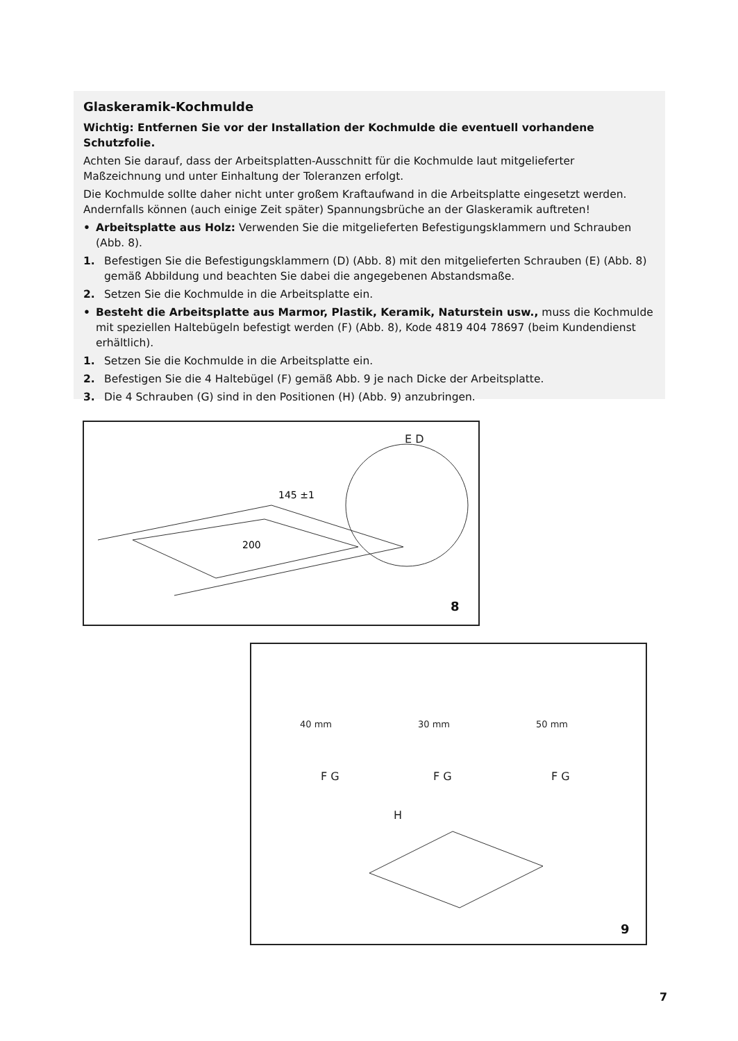Glaskeramik-Kochmulde
Wichtig: Entfernen Sie vor der Installation der Kochmulde die eventuell vorhandene Schutzfolie.
Achten Sie darauf, dass der Arbeitsplatten-Ausschnitt für die Kochmulde laut mitgelieferter Maßzeichnung und unter Einhaltung der Toleranzen erfolgt.
Die Kochmulde sollte daher nicht unter großem Kraftaufwand in die Arbeitsplatte eingesetzt werden. Andernfalls können (auch einige Zeit später) Spannungsbrüche an der Glaskeramik auftreten!
• Arbeitsplatte aus Holz: Verwenden Sie die mitgelieferten Befestigungsklammern und Schrauben (Abb. 8).
1. Befestigen Sie die Befestigungsklammern (D) (Abb. 8) mit den mitgelieferten Schrauben (E) (Abb. 8) gemäß Abbildung und beachten Sie dabei die angegebenen Abstandsmaße.
2. Setzen Sie die Kochmulde in die Arbeitsplatte ein.
• Besteht die Arbeitsplatte aus Marmor, Plastik, Keramik, Naturstein usw., muss die Kochmulde mit speziellen Haltebügeln befestigt werden (F) (Abb. 8), Kode 4819 404 78697 (beim Kundendienst erhältlich).
1. Setzen Sie die Kochmulde in die Arbeitsplatte ein.
2. Befestigen Sie die 4 Haltebügel (F) gemäß Abb. 9 je nach Dicke der Arbeitsplatte.
3. Die 4 Schrauben (G) sind in den Positionen (H) (Abb. 9) anzubringen.
E D
145 ±1
200
8
40 mm
30 mm
50 mm
F G
F G
F G
H
9
7